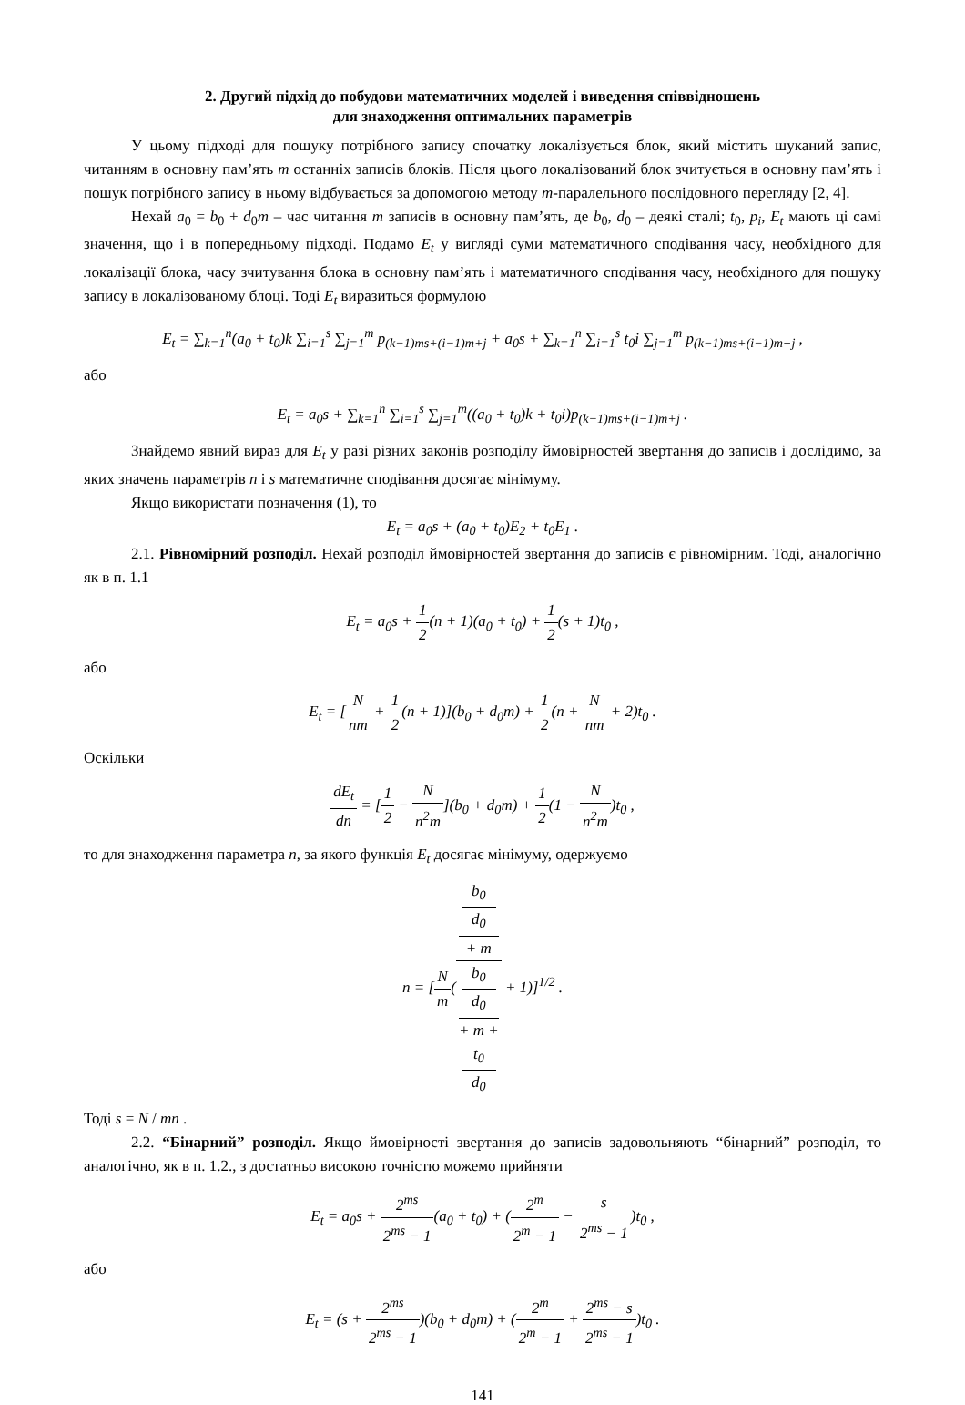2. Другий підхід до побудови математичних моделей і виведення співвідношень
для знаходження оптимальних параметрів
У цьому підході для пошуку потрібного запису спочатку локалізується блок, який містить шуканий запис, читанням в основну пам’ять m останніх записів блоків. Після цього локалізований блок зчитується в основну пам’ять і пошук потрібного запису в ньому відбувається за допомогою методу m-паралельного послідовного перегляду [2, 4].
Нехай a<sub>0</sub> = b<sub>0</sub> + d<sub>0</sub>m – час читання m записів в основну пам’ять, де b<sub>0</sub>, d<sub>0</sub> – деякі сталі; t<sub>0</sub>, p<sub>i</sub>, E<sub>t</sub> мають ці самі значення, що і в попередньому підході. Подамо E<sub>t</sub> у вигляді суми математичного сподівання часу, необхідного для локалізації блока, часу зчитування блока в основну пам’ять і математичного сподівання часу, необхідного для пошуку запису в локалізованому блоці. Тоді E<sub>t</sub> виразиться формулою
E<sub>t</sub> = ∑<sub>k=1</sub><sup>n</sup>(a<sub>0</sub> + t<sub>0</sub>)k ∑<sub>i=1</sub><sup>s</sup> ∑<sub>j=1</sub><sup>m</sup> p<sub>(k−1)ms+(i−1)m+j</sub> + a<sub>0</sub>s + ∑<sub>k=1</sub><sup>n</sup> ∑<sub>i=1</sub><sup>s</sup> t<sub>0</sub>i ∑<sub>j=1</sub><sup>m</sup> p<sub>(k−1)ms+(i−1)m+j</sub> ,
або
E<sub>t</sub> = a<sub>0</sub>s + ∑<sub>k=1</sub><sup>n</sup> ∑<sub>i=1</sub><sup>s</sup> ∑<sub>j=1</sub><sup>m</sup>((a<sub>0</sub> + t<sub>0</sub>)k + t<sub>0</sub>i)p<sub>(k−1)ms+(i−1)m+j</sub> .
Знайдемо явний вираз для E<sub>t</sub> у разі різних законів розподілу ймовірностей звертання до записів і дослідимо, за яких значень параметрів n і s математичне сподівання досягає мінімуму.
Якщо використати позначення (1), то
E<sub>t</sub> = a<sub>0</sub>s + (a<sub>0</sub> + t<sub>0</sub>)E<sub>2</sub> + t<sub>0</sub>E<sub>1</sub> .
2.1. Рівномірний розподіл. Нехай розподіл ймовірностей звертання до записів є рівно­мірним. Тоді, аналогічно як в п. 1.1
E<sub>t</sub> = a<sub>0</sub>s + 1 2(n + 1)(a<sub>0</sub> + t<sub>0</sub>) + 1 2(s + 1)t<sub>0</sub> ,
або
E<sub>t</sub> = [N nm + 1 2(n + 1)](b<sub>0</sub> + d<sub>0</sub>m) + 1 2(n + N nm + 2)t<sub>0</sub> .
Оскільки
dE<sub>t</sub> dn = [1 2 − N n<sup>2</sup>m](b<sub>0</sub> + d<sub>0</sub>m) + 1 2(1 − N n<sup>2</sup>m)t<sub>0</sub> ,
то для знаходження параметра n, за якого функція E<sub>t</sub> досягає мінімуму, одержуємо
n = [N m(b<sub>0</sub>
d<sub>0</sub>
+ m b<sub>0</sub>
d<sub>0</sub>
+ m +
t<sub>0</sub>
d<sub>0</sub> + 1)]<sup>1/2</sup> .
Тоді s = N / mn .
2.2. “Бінарний” розподіл. Якщо ймовірності звертання до записів задовольняють “бінарний” розподіл, то аналогічно, як в п. 1.2., з достатньо високою точністю можемо прийняти
E<sub>t</sub> = a<sub>0</sub>s + 2<sup>ms</sup> 2<sup>ms</sup> − 1(a<sub>0</sub> + t<sub>0</sub>) + (2<sup>m</sup> 2<sup>m</sup> − 1 − s 2<sup>ms</sup> − 1)t<sub>0</sub> ,
або
E<sub>t</sub> = (s + 2<sup>ms</sup> 2<sup>ms</sup> − 1)(b<sub>0</sub> + d<sub>0</sub>m) + (2<sup>m</sup> 2<sup>m</sup> − 1 + 2<sup>ms</sup> − s 2<sup>ms</sup> − 1)t<sub>0</sub> .
141